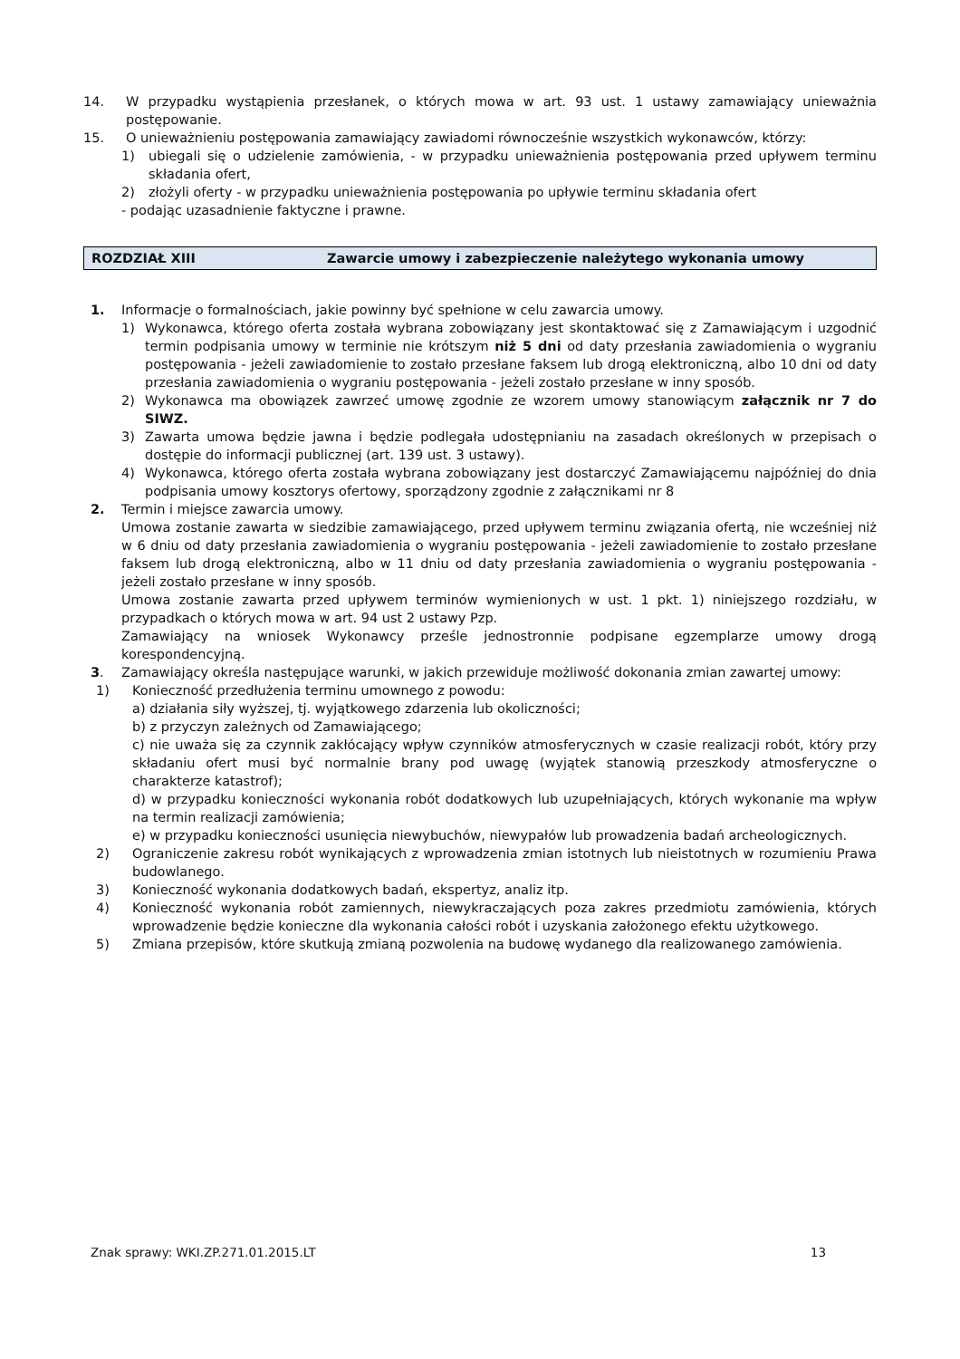14. W przypadku wystąpienia przesłanek, o których mowa w art. 93 ust. 1 ustawy zamawiający unieważnia postępowanie.
15. O unieważnieniu postępowania zamawiający zawiadomi równocześnie wszystkich wykonawców, którzy:
1) ubiegali się o udzielenie zamówienia, - w przypadku unieważnienia postępowania przed upływem terminu składania ofert,
2) złożyli oferty - w przypadku unieważnienia postępowania po upływie terminu składania ofert
- podając uzasadnienie faktyczne i prawne.
ROZDZIAŁ XIII Zawarcie umowy i zabezpieczenie należytego wykonania umowy
1. Informacje o formalnościach, jakie powinny być spełnione w celu zawarcia umowy.
1) Wykonawca, którego oferta została wybrana zobowiązany jest skontaktować się z Zamawiającym i uzgodnić termin podpisania umowy w terminie nie krótszym niż 5 dni od daty przesłania zawiadomienia o wygraniu postępowania - jeżeli zawiadomienie to zostało przesłane faksem lub drogą elektroniczną, albo 10 dni od daty przesłania zawiadomienia o wygraniu postępowania - jeżeli zostało przesłane w inny sposób.
2) Wykonawca ma obowiązek zawrzeć umowę zgodnie ze wzorem umowy stanowiącym załącznik nr 7 do SIWZ.
3) Zawarta umowa będzie jawna i będzie podlegała udostępnianiu na zasadach określonych w przepisach o dostępie do informacji publicznej (art. 139 ust. 3 ustawy).
4) Wykonawca, którego oferta została wybrana zobowiązany jest dostarczyć Zamawiającemu najpóźniej do dnia podpisania umowy kosztorys ofertowy, sporządzony zgodnie z załącznikami nr 8
2. Termin i miejsce zawarcia umowy.
Umowa zostanie zawarta w siedzibie zamawiającego, przed upływem terminu związania ofertą, nie wcześniej niż w 6 dniu od daty przesłania zawiadomienia o wygraniu postępowania - jeżeli zawiadomienie to zostało przesłane faksem lub drogą elektroniczną, albo w 11 dniu od daty przesłania zawiadomienia o wygraniu postępowania - jeżeli zostało przesłane w inny sposób.
Umowa zostanie zawarta przed upływem terminów wymienionych w ust. 1 pkt. 1) niniejszego rozdziału, w przypadkach o których mowa w art. 94 ust 2 ustawy Pzp.
Zamawiający na wniosek Wykonawcy prześle jednostronnie podpisane egzemplarze umowy drogą korespondencyjną.
3. Zamawiający określa następujące warunki, w jakich przewiduje możliwość dokonania zmian zawartej umowy:
1) Konieczność przedłużenia terminu umownego z powodu:
a) działania siły wyższej, tj. wyjątkowego zdarzenia lub okoliczności;
b) z przyczyn zależnych od Zamawiającego;
c) nie uważa się za czynnik zakłócający wpływ czynników atmosferycznych w czasie realizacji robót, który przy składaniu ofert musi być normalnie brany pod uwagę (wyjątek stanowią przeszkody atmosferyczne o charakterze katastrof);
d) w przypadku konieczności wykonania robót dodatkowych lub uzupełniających, których wykonanie ma wpływ na termin realizacji zamówienia;
e) w przypadku konieczności usunięcia niewybuchów, niewypałów lub prowadzenia badań archeologicznych.
2) Ograniczenie zakresu robót wynikających z wprowadzenia zmian istotnych lub nieistotnych w rozumieniu Prawa budowlanego.
3) Konieczność wykonania dodatkowych badań, ekspertyz, analiz itp.
4) Konieczność wykonania robót zamiennych, niewykraczających poza zakres przedmiotu zamówienia, których wprowadzenie będzie konieczne dla wykonania całości robót i uzyskania założonego efektu użytkowego.
5) Zmiana przepisów, które skutkują zmianą pozwolenia na budowę wydanego dla realizowanego zamówienia.
Znak sprawy: WKI.ZP.271.01.2015.LT 13